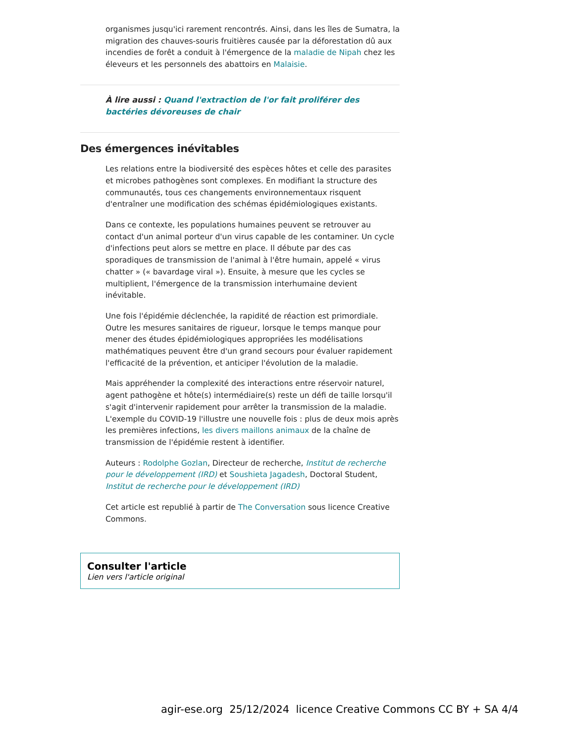organismes jusqu'ici rarement rencontrés. Ainsi, dans les îles de Sumatra, la migration des chauves-souris fruitières causée par la déforestation dû aux incendies de forêt a conduit à l'émergence de la maladie de Nipah chez les éleveurs et les personnels des abattoirs en Malaisie.
À lire aussi : Quand l'extraction de l'or fait proliférer des bactéries dévoreuses de chair
Des émergences inévitables
Les relations entre la biodiversité des espèces hôtes et celle des parasites et microbes pathogènes sont complexes. En modifiant la structure des communautés, tous ces changements environnementaux risquent d'entraîner une modification des schémas épidémiologiques existants.
Dans ce contexte, les populations humaines peuvent se retrouver au contact d'un animal porteur d'un virus capable de les contaminer. Un cycle d'infections peut alors se mettre en place. Il débute par des cas sporadiques de transmission de l'animal à l'être humain, appelé « virus chatter » (« bavardage viral »). Ensuite, à mesure que les cycles se multiplient, l'émergence de la transmission interhumaine devient inévitable.
Une fois l'épidémie déclenchée, la rapidité de réaction est primordiale. Outre les mesures sanitaires de rigueur, lorsque le temps manque pour mener des études épidémiologiques appropriées les modélisations mathématiques peuvent être d'un grand secours pour évaluer rapidement l'efficacité de la prévention, et anticiper l'évolution de la maladie.
Mais appréhender la complexité des interactions entre réservoir naturel, agent pathogène et hôte(s) intermédiaire(s) reste un défi de taille lorsqu'il s'agit d'intervenir rapidement pour arrêter la transmission de la maladie. L'exemple du COVID-19 l'illustre une nouvelle fois : plus de deux mois après les premières infections, les divers maillons animaux de la chaîne de transmission de l'épidémie restent à identifier.
Auteurs : Rodolphe Gozlan, Directeur de recherche, Institut de recherche pour le développement (IRD) et Soushieta Jagadesh, Doctoral Student, Institut de recherche pour le développement (IRD)
Cet article est republié à partir de The Conversation sous licence Creative Commons.
Consulter l'article
Lien vers l'article original
agir-ese.org 25/12/2024 licence Creative Commons CC BY + SA 4/4